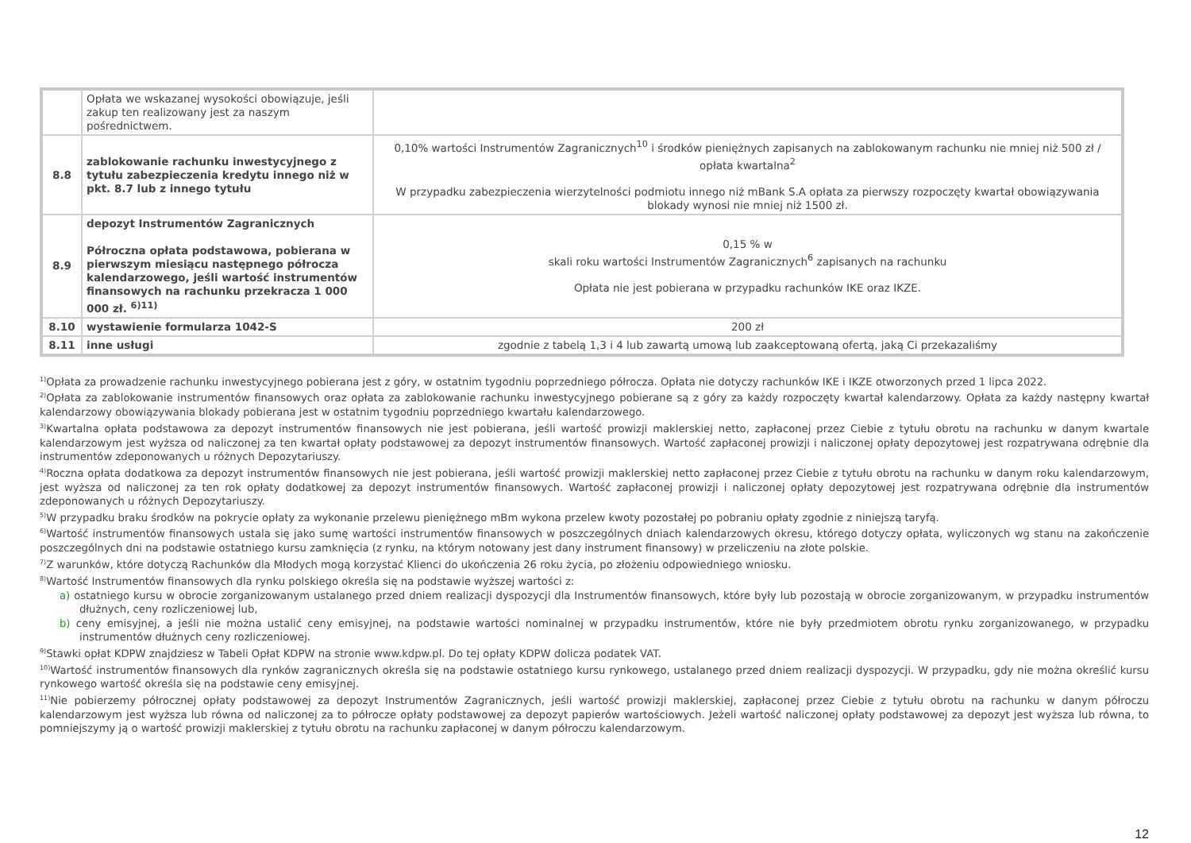| | Opłata we wskazanej wysokości obowiązuje, jeśli zakup ten realizowany jest za naszym pośrednictwem. | |
| 8.8 | zablokowanie rachunku inwestycyjnego z tytułu zabezpieczenia kredytu innego niż w pkt. 8.7 lub z innego tytułu | 0,10% wartości Instrumentów Zagranicznych<sup>10</sup> i środków pieniężnych zapisanych na zablokowanym rachunku nie mniej niż 500 zł / opłata kwartalna<sup>2</sup> W przypadku zabezpieczenia wierzytelności podmiotu innego niż mBank S.A opłata za pierwszy rozpoczęty kwartał obowiązywania blokady wynosi nie mniej niż 1500 zł. |
| 8.9 | depozyt Instrumentów Zagranicznych Półroczna opłata podstawowa, pobierana w pierwszym miesiącu następnego półrocza kalendarzowego, jeśli wartość instrumentów finansowych na rachunku przekracza 1 000 000 zł. <sup>6)11)</sup> | 0,15 % w skali roku wartości Instrumentów Zagranicznych<sup>6</sup> zapisanych na rachunku Opłata nie jest pobierana w przypadku rachunków IKE oraz IKZE. |
| 8.10 | wystawienie formularza 1042-S | 200 zł |
| 8.11 | inne usługi | zgodnie z tabelą 1,3 i 4 lub zawartą umową lub zaakceptowaną ofertą, jaką Ci przekazaliśmy |
<sup>1)</sup> Opłata za prowadzenie rachunku inwestycyjnego pobierana jest z góry, w ostatnim tygodniu poprzedniego półrocza. Opłata nie dotyczy rachunków IKE i IKZE otworzonych przed 1 lipca 2022.
<sup>2)</sup> Opłata za zablokowanie instrumentów finansowych oraz opłata za zablokowanie rachunku inwestycyjnego pobierane są z góry za każdy rozpoczęty kwartał kalendarzowy. Opłata za każdy następny kwartał kalendarzowy obowiązywania blokady pobierana jest w ostatnim tygodniu poprzedniego kwartału kalendarzowego.
<sup>3)</sup> Kwartalna opłata podstawowa za depozyt instrumentów finansowych nie jest pobierana, jeśli wartość prowizji maklerskiej netto, zapłaconej przez Ciebie z tytułu obrotu na rachunku w danym kwartale kalendarzowym jest wyższa od naliczonej za ten kwartał opłaty podstawowej za depozyt instrumentów finansowych. Wartość zapłaconej prowizji i naliczonej opłaty depozytowej jest rozpatrywana odrębnie dla instrumentów zdeponowanych u różnych Depozytariuszy.
<sup>4)</sup> Roczna opłata dodatkowa za depozyt instrumentów finansowych nie jest pobierana, jeśli wartość prowizji maklerskiej netto zapłaconej przez Ciebie z tytułu obrotu na rachunku w danym roku kalendarzowym, jest wyższa od naliczonej za ten rok opłaty dodatkowej za depozyt instrumentów finansowych. Wartość zapłaconej prowizji i naliczonej opłaty depozytowej jest rozpatrywana odrębnie dla instrumentów zdeponowanych u różnych Depozytariuszy.
<sup>5)</sup> W przypadku braku środków na pokrycie opłaty za wykonanie przelewu pieniężnego mBm wykona przelew kwoty pozostałej po pobraniu opłaty zgodnie z niniejszą taryfą.
<sup>6)</sup> Wartość instrumentów finansowych ustala się jako sumę wartości instrumentów finansowych w poszczególnych dniach kalendarzowych okresu, którego dotyczy opłata, wyliczonych wg stanu na zakończenie poszczególnych dni na podstawie ostatniego kursu zamknięcia (z rynku, na którym notowany jest dany instrument finansowy) w przeliczeniu na złote polskie.
<sup>7)</sup> Z warunków, które dotyczą Rachunków dla Młodych mogą korzystać Klienci do ukończenia 26 roku życia, po złożeniu odpowiedniego wniosku.
<sup>8)</sup> Wartość Instrumentów finansowych dla rynku polskiego określa się na podstawie wyższej wartości z:
a) ostatniego kursu w obrocie zorganizowanym ustalanego przed dniem realizacji dyspozycji dla Instrumentów finansowych, które były lub pozostają w obrocie zorganizowanym, w przypadku instrumentów dłużnych, ceny rozliczeniowej lub,
b) ceny emisyjnej, a jeśli nie można ustalić ceny emisyjnej, na podstawie wartości nominalnej w przypadku instrumentów, które nie były przedmiotem obrotu rynku zorganizowanego, w przypadku instrumentów dłużnych ceny rozliczeniowej.
<sup>9)</sup> Stawki opłat KDPW znajdziesz w Tabeli Opłat KDPW na stronie www.kdpw.pl. Do tej opłaty KDPW dolicza podatek VAT.
<sup>10)</sup> Wartość instrumentów finansowych dla rynków zagranicznych określa się na podstawie ostatniego kursu rynkowego, ustalanego przed dniem realizacji dyspozycji. W przypadku, gdy nie można określić kursu rynkowego wartość określa się na podstawie ceny emisyjnej.
<sup>11)</sup> Nie pobierzemy półrocznej opłaty podstawowej za depozyt Instrumentów Zagranicznych, jeśli wartość prowizji maklerskiej, zapłaconej przez Ciebie z tytułu obrotu na rachunku w danym półroczu kalendarzowym jest wyższa lub równa od naliczonej za to półrocze opłaty podstawowej za depozyt papierów wartościowych. Jeżeli wartość naliczonej opłaty podstawowej za depozyt jest wyższa lub równa, to pomniejszymy ją o wartość prowizji maklerskiej z tytułu obrotu na rachunku zapłaconej w danym półroczu kalendarzowym.
12